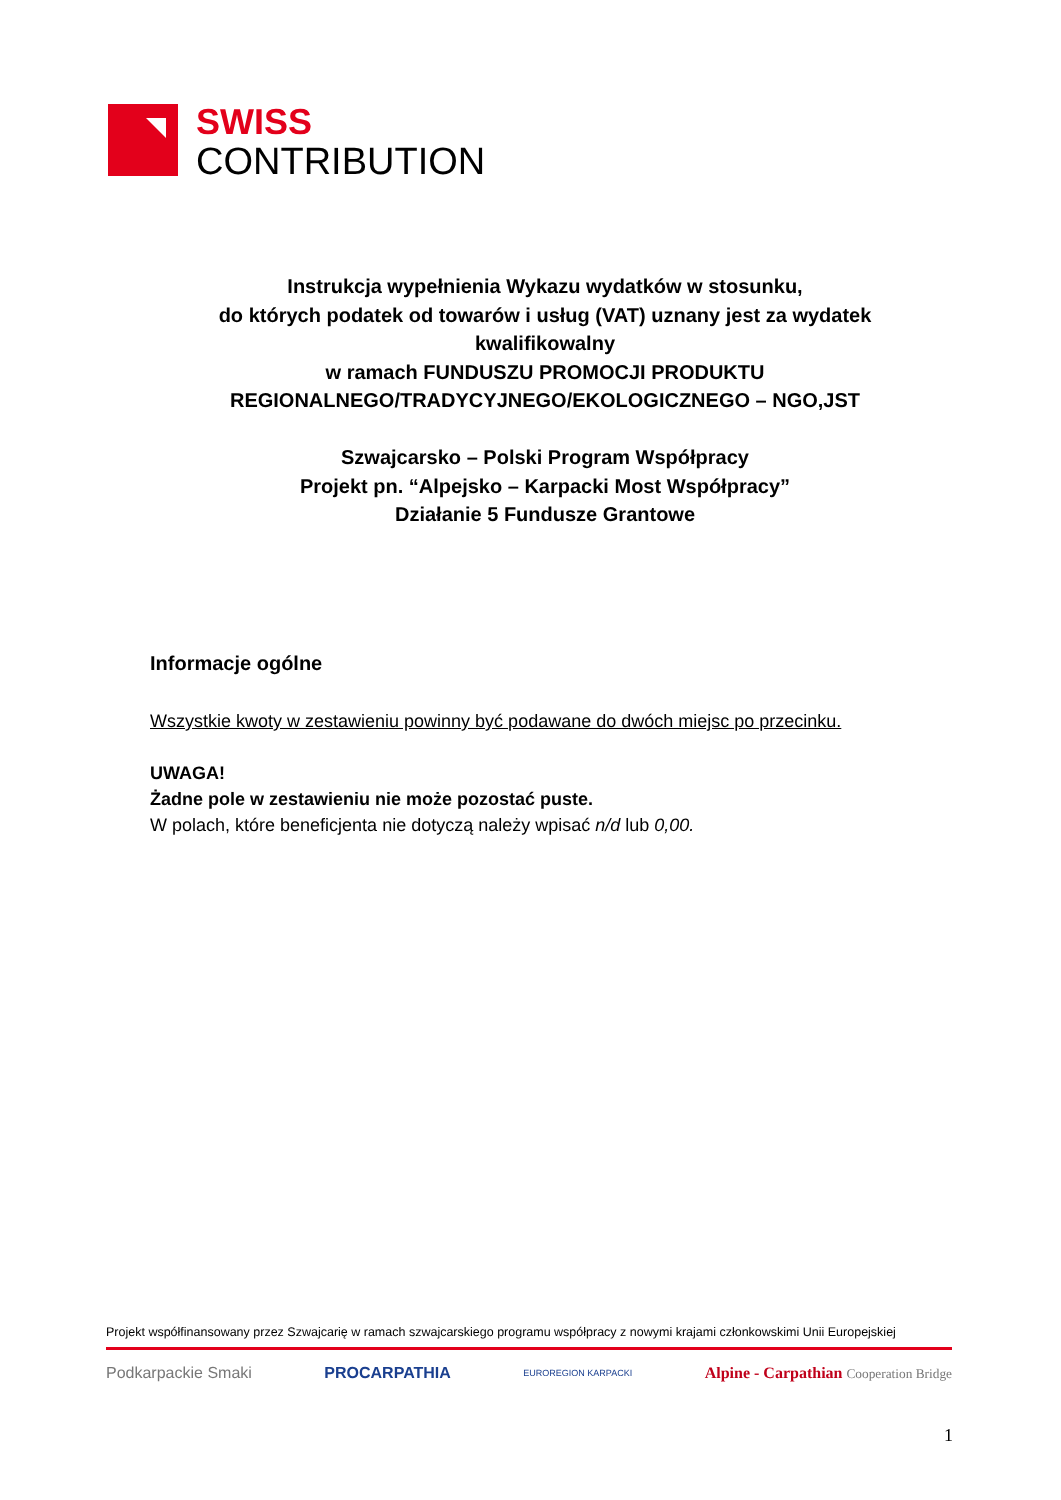SWISS
CONTRIBUTION
Instrukcja wypełnienia Wykazu wydatków w stosunku,
do których podatek od towarów i usług (VAT) uznany jest za wydatek kwalifikowalny
w ramach FUNDUSZU PROMOCJI PRODUKTU REGIONALNEGO/TRADYCYJNEGO/EKOLOGICZNEGO – NGO,JST
Szwajcarsko – Polski Program Współpracy
Projekt pn. “Alpejsko – Karpacki Most Współpracy”
Działanie 5 Fundusze Grantowe
Informacje ogólne
Wszystkie kwoty w zestawieniu powinny być podawane do dwóch miejsc po przecinku.
UWAGA!
Żadne pole w zestawieniu nie może pozostać puste.
W polach, które beneficjenta nie dotyczą należy wpisać n/d lub 0,00.
Projekt współfinansowany przez Szwajcarię w ramach szwajcarskiego programu współpracy z nowymi krajami członkowskimi Unii Europejskiej
Podkarpackie Smaki PROCARPATHIA EUROREGION KARPACKI Alpine - Carpathian Cooperation Bridge
1